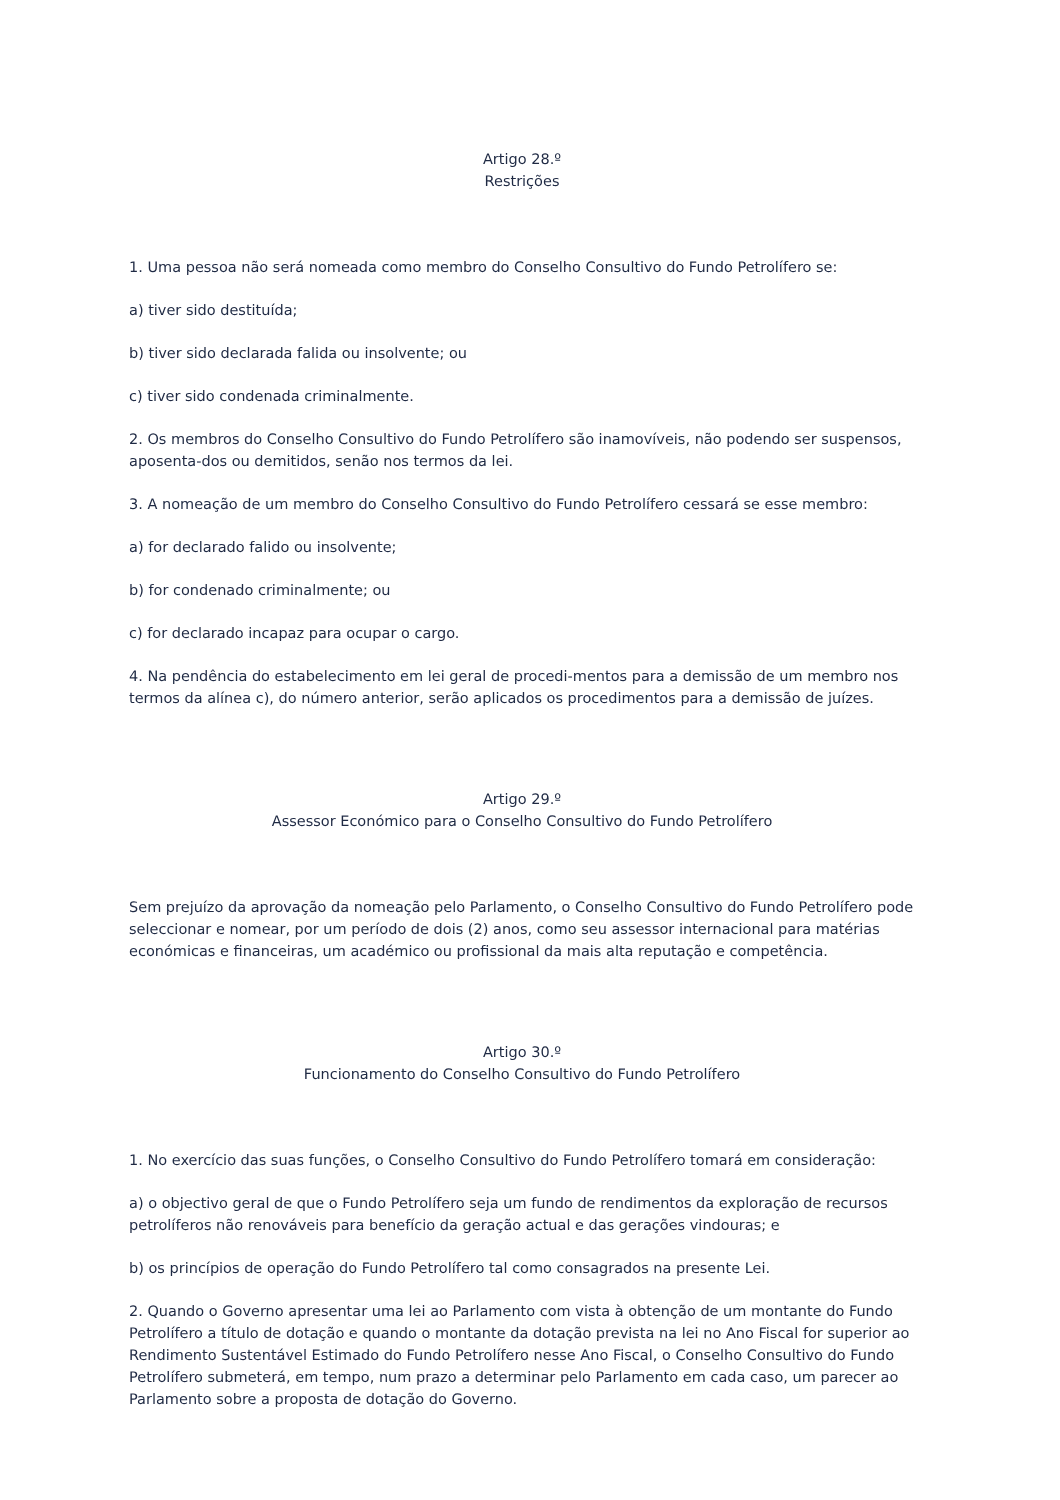Artigo 28.º
Restrições
1. Uma pessoa não será nomeada como membro do Conselho Consultivo do Fundo Petrolífero se:
a) tiver sido destituída;
b) tiver sido declarada falida ou insolvente; ou
c) tiver sido condenada criminalmente.
2. Os membros do Conselho Consultivo do Fundo Petrolífero são inamovíveis, não podendo ser suspensos, aposenta-dos ou demitidos, senão nos termos da lei.
3. A nomeação de um membro do Conselho Consultivo do Fundo Petrolífero cessará se esse membro:
a) for declarado falido ou insolvente;
b) for condenado criminalmente; ou
c) for declarado incapaz para ocupar o cargo.
4. Na pendência do estabelecimento em lei geral de procedi-mentos para a demissão de um membro nos termos da alínea c), do número anterior, serão aplicados os procedimentos para a demissão de juízes.
Artigo 29.º
Assessor Económico para o Conselho Consultivo do Fundo Petrolífero
Sem prejuízo da aprovação da nomeação pelo Parlamento, o Conselho Consultivo do Fundo Petrolífero pode seleccionar e nomear, por um período de dois (2) anos, como seu assessor internacional para matérias económicas e financeiras, um académico ou profissional da mais alta reputação e competência.
Artigo 30.º
Funcionamento do Conselho Consultivo do Fundo Petrolífero
1. No exercício das suas funções, o Conselho Consultivo do Fundo Petrolífero tomará em consideração:
a) o objectivo geral de que o Fundo Petrolífero seja um fundo de rendimentos da exploração de recursos petrolíferos não renováveis para benefício da geração actual e das gerações vindouras; e
b) os princípios de operação do Fundo Petrolífero tal como consagrados na presente Lei.
2. Quando o Governo apresentar uma lei ao Parlamento com vista à obtenção de um montante do Fundo Petrolífero a título de dotação e quando o montante da dotação prevista na lei no Ano Fiscal for superior ao Rendimento Sustentável Estimado do Fundo Petrolífero nesse Ano Fiscal, o Conselho Consultivo do Fundo Petrolífero submeterá, em tempo, num prazo a determinar pelo Parlamento em cada caso, um parecer ao Parlamento sobre a proposta de dotação do Governo.